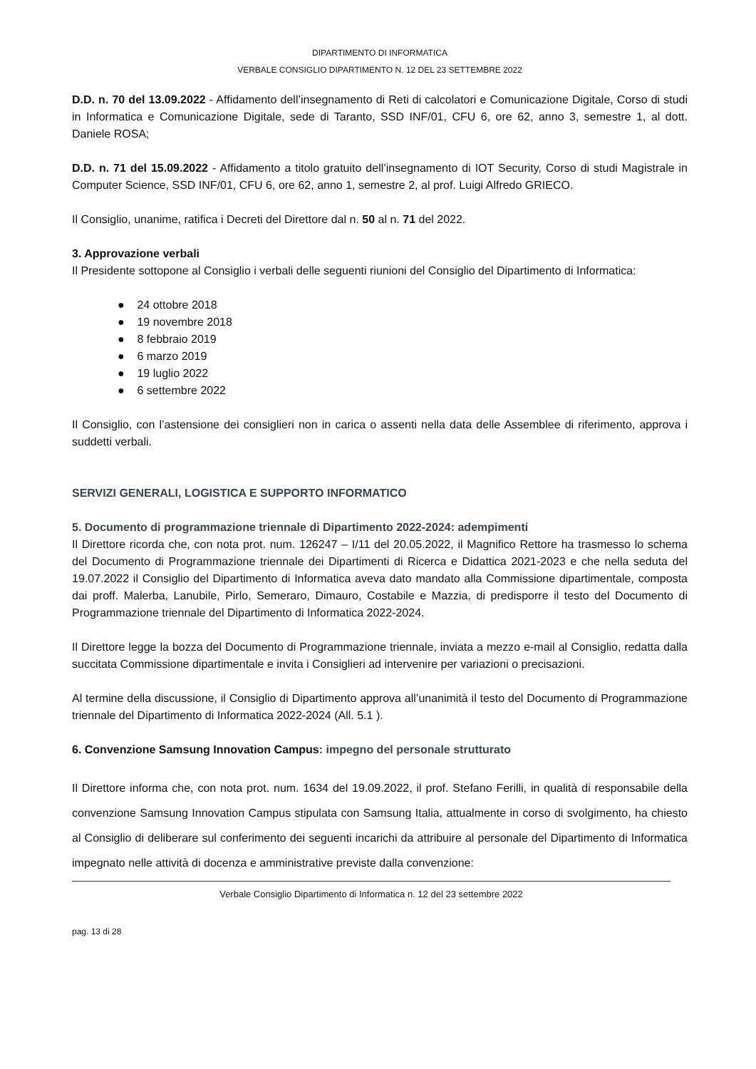DIPARTIMENTO DI INFORMATICA
VERBALE CONSIGLIO DIPARTIMENTO N. 12 DEL 23 SETTEMBRE 2022
D.D. n. 70 del 13.09.2022 - Affidamento dell’insegnamento di Reti di calcolatori e Comunicazione Digitale, Corso di studi in Informatica e Comunicazione Digitale, sede di Taranto, SSD INF/01, CFU 6, ore 62, anno 3, semestre 1, al dott. Daniele ROSA;
D.D. n. 71 del 15.09.2022 - Affidamento a titolo gratuito dell’insegnamento di IOT Security, Corso di studi Magistrale in Computer Science, SSD INF/01, CFU 6, ore 62, anno 1, semestre 2, al prof. Luigi Alfredo GRIECO.
Il Consiglio, unanime, ratifica i Decreti del Direttore dal n. 50 al n. 71 del 2022.
3. Approvazione verbali
Il Presidente sottopone al Consiglio i verbali delle seguenti riunioni del Consiglio del Dipartimento di Informatica:
● 24 ottobre 2018
● 19 novembre 2018
● 8 febbraio 2019
● 6 marzo 2019
● 19 luglio 2022
● 6 settembre 2022
Il Consiglio, con l’astensione dei consiglieri non in carica o assenti nella data delle Assemblee di riferimento, approva i suddetti verbali.
SERVIZI GENERALI, LOGISTICA E SUPPORTO INFORMATICO
5. Documento di programmazione triennale di Dipartimento 2022-2024: adempimenti
Il Direttore ricorda che, con nota prot. num. 126247 – I/11 del 20.05.2022, il Magnifico Rettore ha trasmesso lo schema del Documento di Programmazione triennale dei Dipartimenti di Ricerca e Didattica 2021-2023 e che nella seduta del 19.07.2022 il Consiglio del Dipartimento di Informatica aveva dato mandato alla Commissione dipartimentale, composta dai proff. Malerba, Lanubile, Pirlo, Semeraro, Dimauro, Costabile e Mazzia, di predisporre il testo del Documento di Programmazione triennale del Dipartimento di Informatica 2022-2024.
Il Direttore legge la bozza del Documento di Programmazione triennale, inviata a mezzo e-mail al Consiglio, redatta dalla succitata Commissione dipartimentale e invita i Consiglieri ad intervenire per variazioni o precisazioni.
Al termine della discussione, il Consiglio di Dipartimento approva all’unanimità il testo del Documento di Programmazione triennale del Dipartimento di Informatica 2022-2024 (All. 5.1 ).
6. Convenzione Samsung Innovation Campus: impegno del personale strutturato
Il Direttore informa che, con nota prot. num. 1634 del 19.09.2022, il prof. Stefano Ferilli, in qualità di responsabile della convenzione Samsung Innovation Campus stipulata con Samsung Italia, attualmente in corso di svolgimento, ha chiesto al Consiglio di deliberare sul conferimento dei seguenti incarichi da attribuire al personale del Dipartimento di Informatica impegnato nelle attività di docenza e amministrative previste dalla convenzione:
Verbale Consiglio Dipartimento di Informatica n. 12 del 23 settembre 2022
pag. 13 di 28